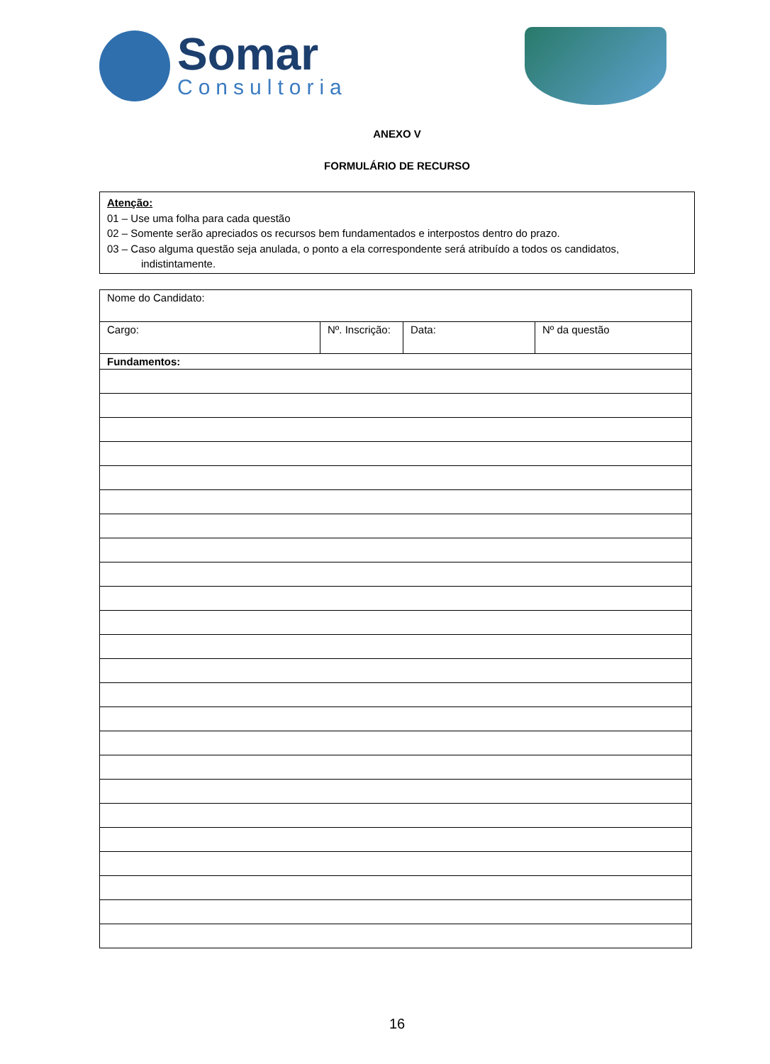Somar
Consultoria
ANEXO V
FORMULÁRIO DE RECURSO
Atenção:
01 – Use uma folha para cada questão
02 – Somente serão apreciados os recursos bem fundamentados e interpostos dentro do prazo.
03 – Caso alguma questão seja anulada, o ponto a ela correspondente será atribuído a todos os candidatos,
indistintamente.
| Nome do Candidato: | | | |
| Cargo: | Nº. Inscrição: | Data: | Nº da questão |
| Fundamentos: | | | |
16